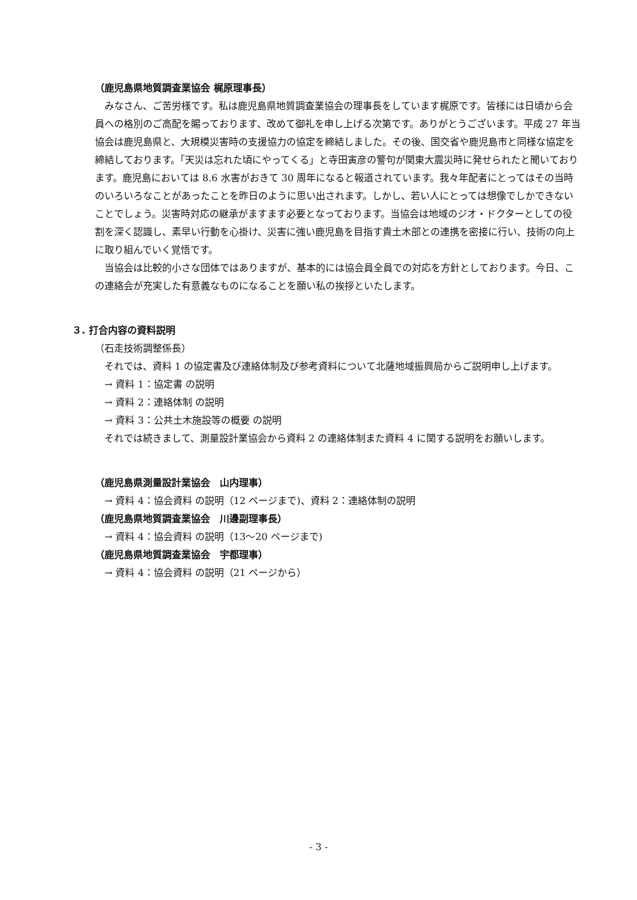（鹿児島県地質調査業協会 梶原理事長）
みなさん、ご苦労様です。私は鹿児島県地質調査業協会の理事長をしています梶原です。皆様には日頃から会員への格別のご高配を賜っております、改めて御礼を申し上げる次第です。ありがとうございます。平成 27 年当協会は鹿児島県と、大規模災害時の支援協力の協定を締結しました。その後、国交省や鹿児島市と同様な協定を締結しております。「天災は忘れた頃にやってくる」と寺田寅彦の警句が関東大震災時に発せられたと聞いております。鹿児島においては 8.6 水害がおきて 30 周年になると報道されています。我々年配者にとってはその当時のいろいろなことがあったことを昨日のように思い出されます。しかし、若い人にとっては想像でしかできないことでしょう。災害時対応の継承がますます必要となっております。当協会は地域のジオ・ドクターとしての役割を深く認識し、素早い行動を心掛け、災害に強い鹿児島を目指す貴土木部との連携を密接に行い、技術の向上に取り組んでいく覚悟です。
当協会は比較的小さな団体ではありますが、基本的には協会員全員での対応を方針としております。今日、この連絡会が充実した有意義なものになることを願い私の挨拶といたします。
３. 打合内容の資料説明
（石走技術調整係長）
それでは、資料 1 の協定書及び連絡体制及び参考資料について北薩地域振興局からご説明申し上げます。
→ 資料 1：協定書 の説明
→ 資料 2：連絡体制 の説明
→ 資料 3：公共土木施設等の概要 の説明
それでは続きまして、測量設計業協会から資料 2 の連絡体制また資料 4 に関する説明をお願いします。
（鹿児島県測量設計業協会　山内理事）
→ 資料 4：協会資料 の説明（12 ページまで)、資料 2：連絡体制の説明
（鹿児島県地質調査業協会　川邊副理事長）
→ 資料 4：協会資料 の説明（13～20 ページまで)
（鹿児島県地質調査業協会　宇都理事）
→ 資料 4：協会資料 の説明（21 ページから）
- 3 -